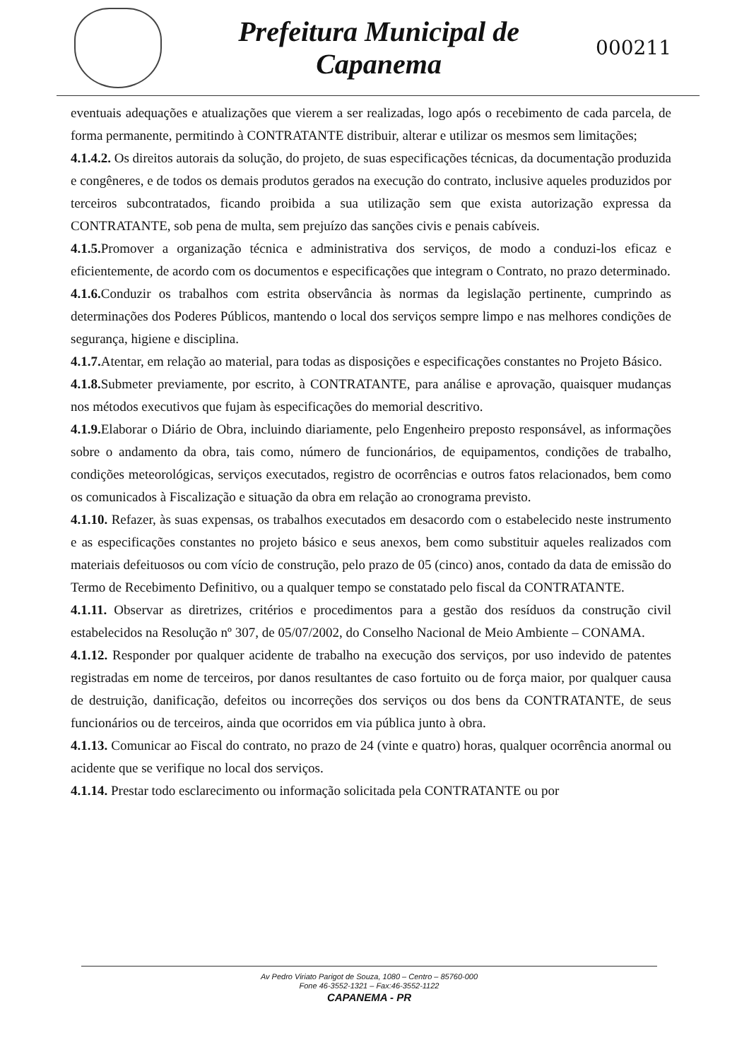Prefeitura Municipal de
Capanema
000211
eventuais adequações e atualizações que vierem a ser realizadas, logo após o recebimento de cada parcela, de forma permanente, permitindo à CONTRATANTE distribuir, alterar e utilizar os mesmos sem limitações;
4.1.4.2. Os direitos autorais da solução, do projeto, de suas especificações técnicas, da documentação produzida e congêneres, e de todos os demais produtos gerados na execução do contrato, inclusive aqueles produzidos por terceiros subcontratados, ficando proibida a sua utilização sem que exista autorização expressa da CONTRATANTE, sob pena de multa, sem prejuízo das sanções civis e penais cabíveis.
4.1.5. Promover a organização técnica e administrativa dos serviços, de modo a conduzi-los eficaz e eficientemente, de acordo com os documentos e especificações que integram o Contrato, no prazo determinado.
4.1.6. Conduzir os trabalhos com estrita observância às normas da legislação pertinente, cumprindo as determinações dos Poderes Públicos, mantendo o local dos serviços sempre limpo e nas melhores condições de segurança, higiene e disciplina.
4.1.7. Atentar, em relação ao material, para todas as disposições e especificações constantes no Projeto Básico.
4.1.8. Submeter previamente, por escrito, à CONTRATANTE, para análise e aprovação, quaisquer mudanças nos métodos executivos que fujam às especificações do memorial descritivo.
4.1.9. Elaborar o Diário de Obra, incluindo diariamente, pelo Engenheiro preposto responsável, as informações sobre o andamento da obra, tais como, número de funcionários, de equipamentos, condições de trabalho, condições meteorológicas, serviços executados, registro de ocorrências e outros fatos relacionados, bem como os comunicados à Fiscalização e situação da obra em relação ao cronograma previsto.
4.1.10. Refazer, às suas expensas, os trabalhos executados em desacordo com o estabelecido neste instrumento e as especificações constantes no projeto básico e seus anexos, bem como substituir aqueles realizados com materiais defeituosos ou com vício de construção, pelo prazo de 05 (cinco) anos, contado da data de emissão do Termo de Recebimento Definitivo, ou a qualquer tempo se constatado pelo fiscal da CONTRATANTE.
4.1.11. Observar as diretrizes, critérios e procedimentos para a gestão dos resíduos da construção civil estabelecidos na Resolução nº 307, de 05/07/2002, do Conselho Nacional de Meio Ambiente – CONAMA.
4.1.12. Responder por qualquer acidente de trabalho na execução dos serviços, por uso indevido de patentes registradas em nome de terceiros, por danos resultantes de caso fortuito ou de força maior, por qualquer causa de destruição, danificação, defeitos ou incorreções dos serviços ou dos bens da CONTRATANTE, de seus funcionários ou de terceiros, ainda que ocorridos em via pública junto à obra.
4.1.13. Comunicar ao Fiscal do contrato, no prazo de 24 (vinte e quatro) horas, qualquer ocorrência anormal ou acidente que se verifique no local dos serviços.
4.1.14. Prestar todo esclarecimento ou informação solicitada pela CONTRATANTE ou por
Av Pedro Viriato Parigot de Souza, 1080 – Centro – 85760-000
Fone 46-3552-1321 – Fax:46-3552-1122
CAPANEMA - PR